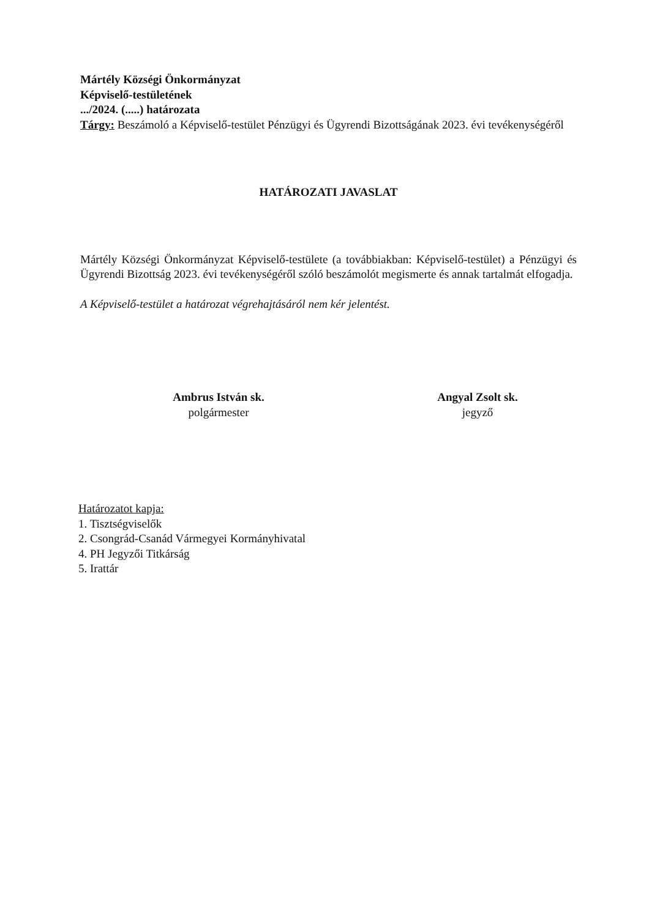Mártély Községi Önkormányzat
Képviselő-testületének
.../2024. (.....) határozata
Tárgy: Beszámoló a Képviselő-testület Pénzügyi és Ügyrendi Bizottságának 2023. évi tevékenységéről
HATÁROZATI JAVASLAT
Mártély Községi Önkormányzat Képviselő-testülete (a továbbiakban: Képviselő-testület) a Pénzügyi és Ügyrendi Bizottság 2023. évi tevékenységéről szóló beszámolót megismerte és annak tartalmát elfogadja.
A Képviselő-testület a határozat végrehajtásáról nem kér jelentést.
Ambrus István sk.
polgármester
Angyal Zsolt sk.
jegyző
Határozatot kapja:
1. Tisztségviselők
2. Csongrád-Csanád Vármegyei Kormányhivatal
4. PH Jegyzői Titkárság
5. Irattár